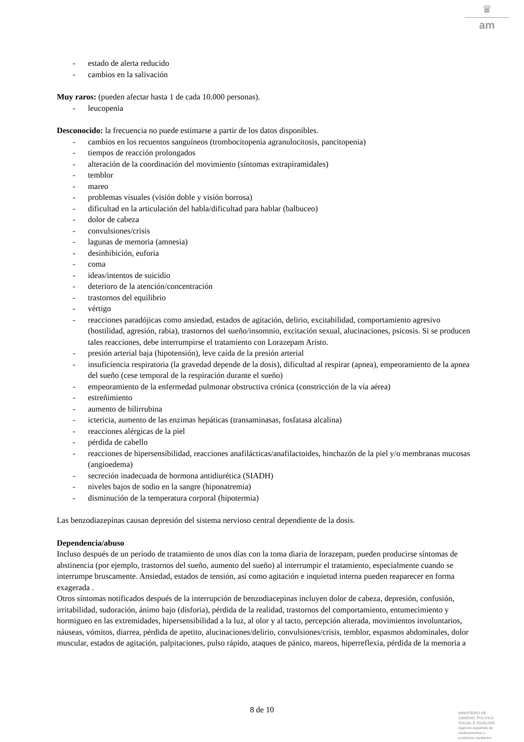♛
am
- estado de alerta reducido
- cambios en la salivación
Muy raros: (pueden afectar hasta 1 de cada 10.000 personas).
- leucopenia
Desconocido: la frecuencia no puede estimarse a partir de los datos disponibles.
- cambios en los recuentos sanguíneos (trombocitopenia agranulocitosis, pancitopenia)
- tiempos de reacción prolongados
- alteración de la coordinación del movimiento (síntomas extrapiramidales)
- temblor
- mareo
- problemas visuales (visión doble y visión borrosa)
- dificultad en la articulación del habla/dificultad para hablar (balbuceo)
- dolor de cabeza
- convulsiones/crisis
- lagunas de memoria (amnesia)
- desinhibición, euforia
- coma
- ideas/intentos de suicidio
- deterioro de la atención/concentración
- trastornos del equilibrio
- vértigo
- reacciones paradójicas como ansiedad, estados de agitación, delirio, excitabilidad, comportamiento agresivo (hostilidad, agresión, rabia), trastornos del sueño/insomnio, excitación sexual, alucinaciones, psicosis. Si se producen tales reacciones, debe interrumpirse el tratamiento con Lorazepam Aristo.
- presión arterial baja (hipotensión), leve caída de la presión arterial
- insuficiencia respiratoria (la gravedad depende de la dosis), dificultad al respirar (apnea), empeoramiento de la apnea del sueño (cese temporal de la respiración durante el sueño)
- empeoramiento de la enfermedad pulmonar obstructiva crónica (constricción de la vía aérea)
- estreñimiento
- aumento de bilirrubina
- ictericia, aumento de las enzimas hepáticas (transaminasas, fosfatasa alcalina)
- reacciones alérgicas de la piel
- pérdida de cabello
- reacciones de hipersensibilidad, reacciones anafilácticas/anafilactoides, hinchazón de la piel y/o membranas mucosas (angioedema)
- secreción inadecuada de hormona antidiurética (SIADH)
- niveles bajos de sodio en la sangre (hiponatremia)
- disminución de la temperatura corporal (hipotermia)
Las benzodiazepinas causan depresión del sistema nervioso central dependiente de la dosis.
Dependencia/abuso
Incluso después de un período de tratamiento de unos días con la toma diaria de lorazepam, pueden producirse síntomas de abstinencia (por ejemplo, trastornos del sueño, aumento del sueño) al interrumpir el tratamiento, especialmente cuando se interrumpe bruscamente. Ansiedad, estados de tensión, así como agitación e inquietud interna pueden reaparecer en forma exagerada .
Otros síntomas notificados después de la interrupción de benzodiacepinas incluyen dolor de cabeza, depresión, confusión, irritabilidad, sudoración, ánimo bajo (disforia), pérdida de la realidad, trastornos del comportamiento, entumecimiento y hormigueo en las extremidades, hipersensibilidad a la luz, al olor y al tacto, percepción alterada, movimientos involuntarios, náuseas, vómitos, diarrea, pérdida de apetito, alucinaciones/delirio, convulsiones/crisis, temblor, espasmos abdominales, dolor muscular, estados de agitación, palpitaciones, pulso rápido, ataques de pánico, mareos, hiperreflexia, pérdida de la memoria a
8 de 10
MINISTERIO DE
SANIDAD, POLITICA
SOCIAL E IGUALDAD
Agencia española de
medicamentos y
productos sanitarios